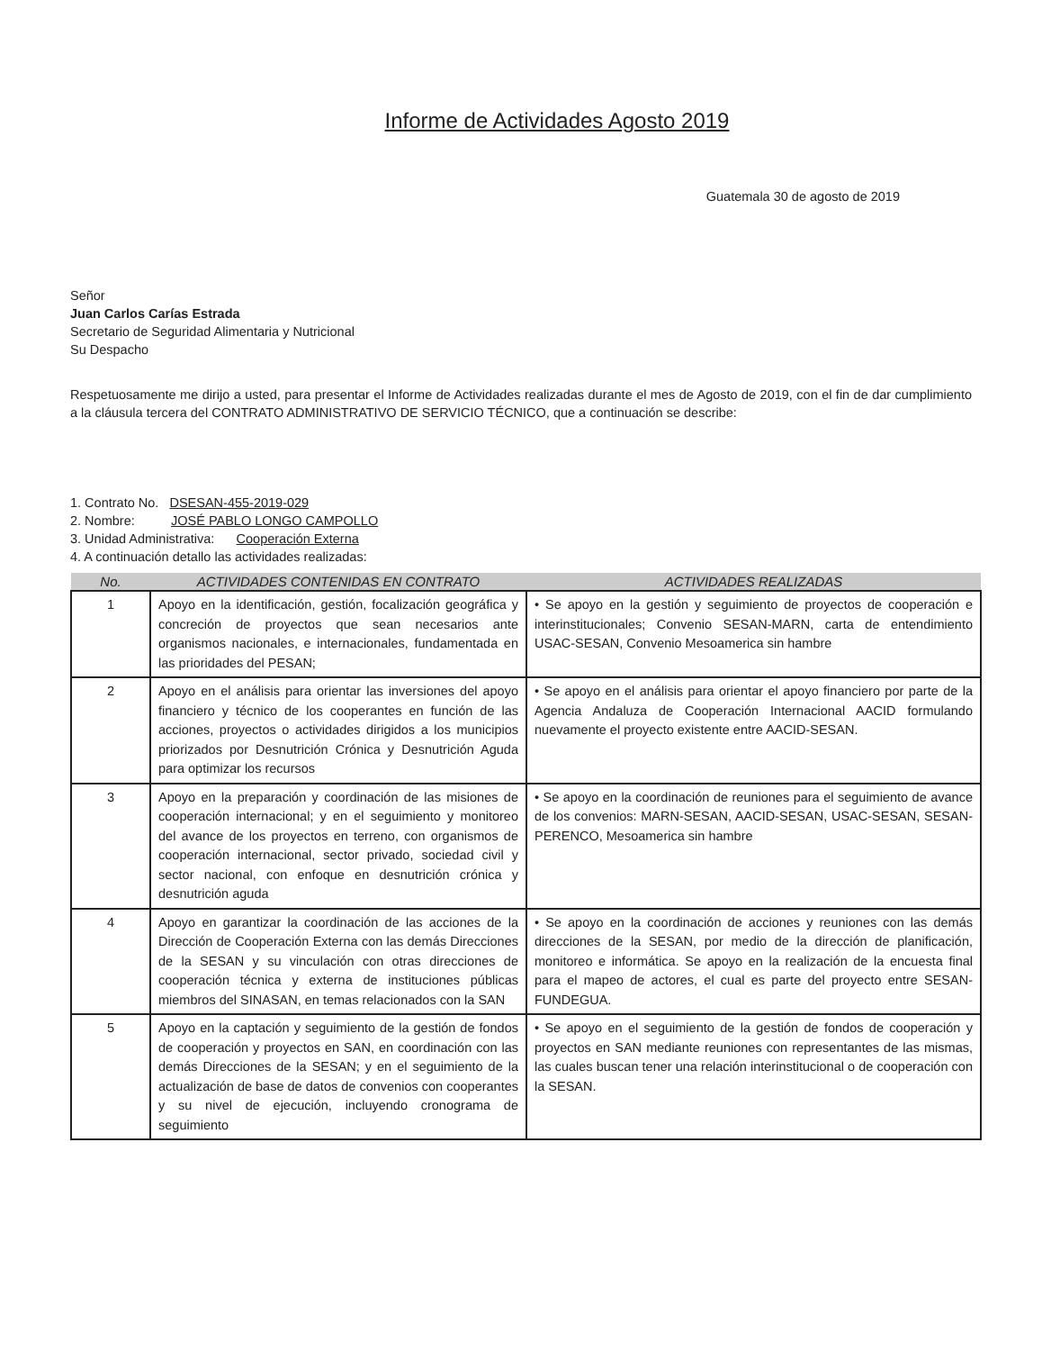Informe de Actividades Agosto 2019
Guatemala 30 de agosto de 2019
Señor
Juan Carlos Carías Estrada
Secretario de Seguridad Alimentaria y Nutricional
Su Despacho
Respetuosamente me dirijo a usted, para presentar el Informe de Actividades realizadas durante el mes de Agosto de 2019, con el fin de dar cumplimiento a la cláusula tercera del CONTRATO ADMINISTRATIVO DE SERVICIO TÉCNICO, que a continuación se describe:
1. Contrato No. DSESAN-455-2019-029
2. Nombre: JOSÉ PABLO LONGO CAMPOLLO
3. Unidad Administrativa: Cooperación Externa
4. A continuación detallo las actividades realizadas:
| No. | ACTIVIDADES CONTENIDAS EN CONTRATO | ACTIVIDADES REALIZADAS |
| --- | --- | --- |
| 1 | Apoyo en la identificación, gestión, focalización geográfica y concreción de proyectos que sean necesarios ante organismos nacionales, e internacionales, fundamentada en las prioridades del PESAN; | • Se apoyo en la gestión y seguimiento de proyectos de cooperación e interinstitucionales; Convenio SESAN-MARN, carta de entendimiento USAC-SESAN, Convenio Mesoamerica sin hambre |
| 2 | Apoyo en el análisis para orientar las inversiones del apoyo financiero y técnico de los cooperantes en función de las acciones, proyectos o actividades dirigidos a los municipios priorizados por Desnutrición Crónica y Desnutrición Aguda para optimizar los recursos | • Se apoyo en el análisis para orientar el apoyo financiero por parte de la Agencia Andaluza de Cooperación Internacional AACID formulando nuevamente el proyecto existente entre AACID-SESAN. |
| 3 | Apoyo en la preparación y coordinación de las misiones de cooperación internacional; y en el seguimiento y monitoreo del avance de los proyectos en terreno, con organismos de cooperación internacional, sector privado, sociedad civil y sector nacional, con enfoque en desnutrición crónica y desnutrición aguda | • Se apoyo en la coordinación de reuniones para el seguimiento de avance de los convenios: MARN-SESAN, AACID-SESAN, USAC-SESAN, SESAN-PERENCO, Mesoamerica sin hambre |
| 4 | Apoyo en garantizar la coordinación de las acciones de la Dirección de Cooperación Externa con las demás Direcciones de la SESAN y su vinculación con otras direcciones de cooperación técnica y externa de instituciones públicas miembros del SINASAN, en temas relacionados con la SAN | • Se apoyo en la coordinación de acciones y reuniones con las demás direcciones de la SESAN, por medio de la dirección de planificación, monitoreo e informática. Se apoyo en la realización de la encuesta final para el mapeo de actores, el cual es parte del proyecto entre SESAN-FUNDEGUA. |
| 5 | Apoyo en la captación y seguimiento de la gestión de fondos de cooperación y proyectos en SAN, en coordinación con las demás Direcciones de la SESAN; y en el seguimiento de la actualización de base de datos de convenios con cooperantes y su nivel de ejecución, incluyendo cronograma de seguimiento | • Se apoyo en el seguimiento de la gestión de fondos de cooperación y proyectos en SAN mediante reuniones con representantes de las mismas, las cuales buscan tener una relación interinstitucional o de cooperación con la SESAN. |